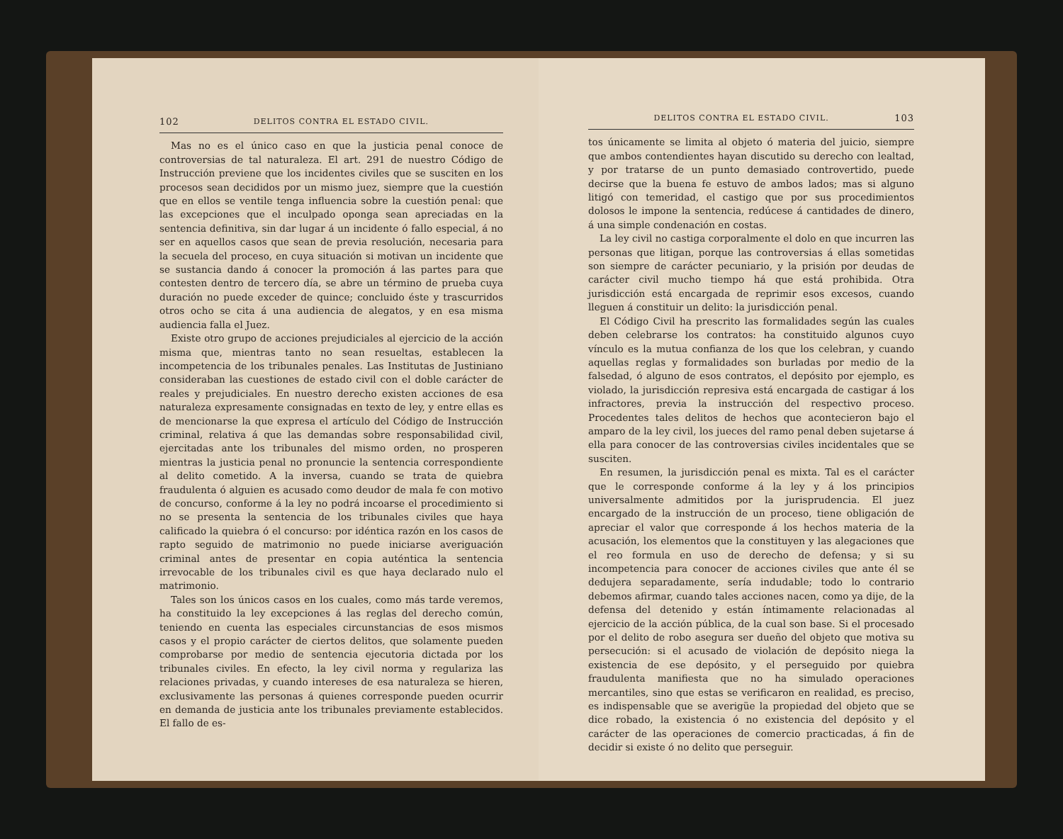102 DELITOS CONTRA EL ESTADO CIVIL.
Mas no es el único caso en que la justicia penal conoce de controversias de tal naturaleza. El art. 291 de nuestro Código de Instrucción previene que los incidentes civiles que se susciten en los procesos sean decididos por un mismo juez, siempre que la cuestión que en ellos se ventile tenga influencia sobre la cuestión penal: que las excepciones que el inculpado oponga sean apreciadas en la sentencia definitiva, sin dar lugar á un incidente ó fallo especial, á no ser en aquellos casos que sean de previa resolución, necesaria para la secuela del proceso, en cuya situación si motivan un incidente que se sustancia dando á conocer la promoción á las partes para que contesten dentro de tercero día, se abre un término de prueba cuya duración no puede exceder de quince; concluido éste y trascurridos otros ocho se cita á una audiencia de alegatos, y en esa misma audiencia falla el Juez.
Existe otro grupo de acciones prejudiciales al ejercicio de la acción misma que, mientras tanto no sean resueltas, establecen la incompetencia de los tribunales penales. Las Institutas de Justiniano consideraban las cuestiones de estado civil con el doble carácter de reales y prejudiciales. En nuestro derecho existen acciones de esa naturaleza expresamente consignadas en texto de ley, y entre ellas es de mencionarse la que expresa el artículo del Código de Instrucción criminal, relativa á que las demandas sobre responsabilidad civil, ejercitadas ante los tribunales del mismo orden, no prosperen mientras la justicia penal no pronuncie la sentencia correspondiente al delito cometido. A la inversa, cuando se trata de quiebra fraudulenta ó alguien es acusado como deudor de mala fe con motivo de concurso, conforme á la ley no podrá incoarse el procedimiento si no se presenta la sentencia de los tribunales civiles que haya calificado la quiebra ó el concurso: por idéntica razón en los casos de rapto seguido de matrimonio no puede iniciarse averiguación criminal antes de presentar en copia auténtica la sentencia irrevocable de los tribunales civil es que haya declarado nulo el matrimonio.
Tales son los únicos casos en los cuales, como más tarde veremos, ha constituido la ley excepciones á las reglas del derecho común, teniendo en cuenta las especiales circunstancias de esos mismos casos y el propio carácter de ciertos delitos, que solamente pueden comprobarse por medio de sentencia ejecutoria dictada por los tribunales civiles. En efecto, la ley civil norma y regulariza las relaciones privadas, y cuando intereses de esa naturaleza se hieren, exclusivamente las personas á quienes corresponde pueden ocurrir en demanda de justicia ante los tribunales previamente establecidos. El fallo de es-
DELITOS CONTRA EL ESTADO CIVIL. 103
tos únicamente se limita al objeto ó materia del juicio, siempre que ambos contendientes hayan discutido su derecho con lealtad, y por tratarse de un punto demasiado controvertido, puede decirse que la buena fe estuvo de ambos lados; mas si alguno litigó con temeridad, el castigo que por sus procedimientos dolosos le impone la sentencia, redúcese á cantidades de dinero, á una simple condenación en costas.
La ley civil no castiga corporalmente el dolo en que incurren las personas que litigan, porque las controversias á ellas sometidas son siempre de carácter pecuniario, y la prisión por deudas de carácter civil mucho tiempo há que está prohibida. Otra jurisdicción está encargada de reprimir esos excesos, cuando lleguen á constituir un delito: la jurisdicción penal.
El Código Civil ha prescrito las formalidades según las cuales deben celebrarse los contratos: ha constituido algunos cuyo vínculo es la mutua confianza de los que los celebran, y cuando aquellas reglas y formalidades son burladas por medio de la falsedad, ó alguno de esos contratos, el depósito por ejemplo, es violado, la jurisdicción represiva está encargada de castigar á los infractores, previa la instrucción del respectivo proceso. Procedentes tales delitos de hechos que acontecieron bajo el amparo de la ley civil, los jueces del ramo penal deben sujetarse á ella para conocer de las controversias civiles incidentales que se susciten.
En resumen, la jurisdicción penal es mixta. Tal es el carácter que le corresponde conforme á la ley y á los principios universalmente admitidos por la jurisprudencia. El juez encargado de la instrucción de un proceso, tiene obligación de apreciar el valor que corresponde á los hechos materia de la acusación, los elementos que la constituyen y las alegaciones que el reo formula en uso de derecho de defensa; y si su incompetencia para conocer de acciones civiles que ante él se dedujera separadamente, sería indudable; todo lo contrario debemos afirmar, cuando tales acciones nacen, como ya dije, de la defensa del detenido y están íntimamente relacionadas al ejercicio de la acción pública, de la cual son base. Si el procesado por el delito de robo asegura ser dueño del objeto que motiva su persecución: si el acusado de violación de depósito niega la existencia de ese depósito, y el perseguido por quiebra fraudulenta manifiesta que no ha simulado operaciones mercantiles, sino que estas se verificaron en realidad, es preciso, es indispensable que se averigüe la propiedad del objeto que se dice robado, la existencia ó no existencia del depósito y el carácter de las operaciones de comercio practicadas, á fin de decidir si existe ó no delito que perseguir.